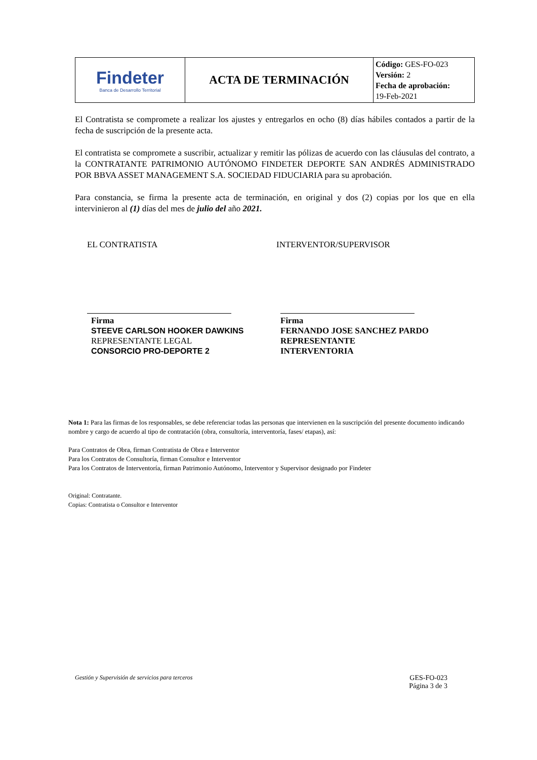| Findeter Banca de Desarrollo Territorial | ACTA DE TERMINACIÓN | Código: GES-FO-023 Versión: 2 Fecha de aprobación: 19-Feb-2021 |
El Contratista se compromete a realizar los ajustes y entregarlos en ocho (8) días hábiles contados a partir de la fecha de suscripción de la presente acta.
El contratista se compromete a suscribir, actualizar y remitir las pólizas de acuerdo con las cláusulas del contrato, a la CONTRATANTE PATRIMONIO AUTÓNOMO FINDETER DEPORTE SAN ANDRÉS ADMINISTRADO POR BBVA ASSET MANAGEMENT S.A. SOCIEDAD FIDUCIARIA para su aprobación.
Para constancia, se firma la presente acta de terminación, en original y dos (2) copias por los que en ella intervinieron al (1) días del mes de julio del año 2021.
EL CONTRATISTA
Firma
STEEVE CARLSON HOOKER DAWKINS
REPRESENTANTE LEGAL
CONSORCIO PRO-DEPORTE 2
INTERVENTOR/SUPERVISOR
Firma
FERNANDO JOSE SANCHEZ PARDO
REPRESENTANTE
INTERVENTORIA
Nota 1: Para las firmas de los responsables, se debe referenciar todas las personas que intervienen en la suscripción del presente documento indicando nombre y cargo de acuerdo al tipo de contratación (obra, consultoría, interventoría, fases/ etapas), así:
Para Contratos de Obra, firman Contratista de Obra e Interventor
Para los Contratos de Consultoría, firman Consultor e Interventor
Para los Contratos de Interventoría, firman Patrimonio Autónomo, Interventor y Supervisor designado por Findeter
Original: Contratante.
Copias: Contratista o Consultor e Interventor
Gestión y Supervisión de servicios para terceros
GES-FO-023
Página 3 de 3